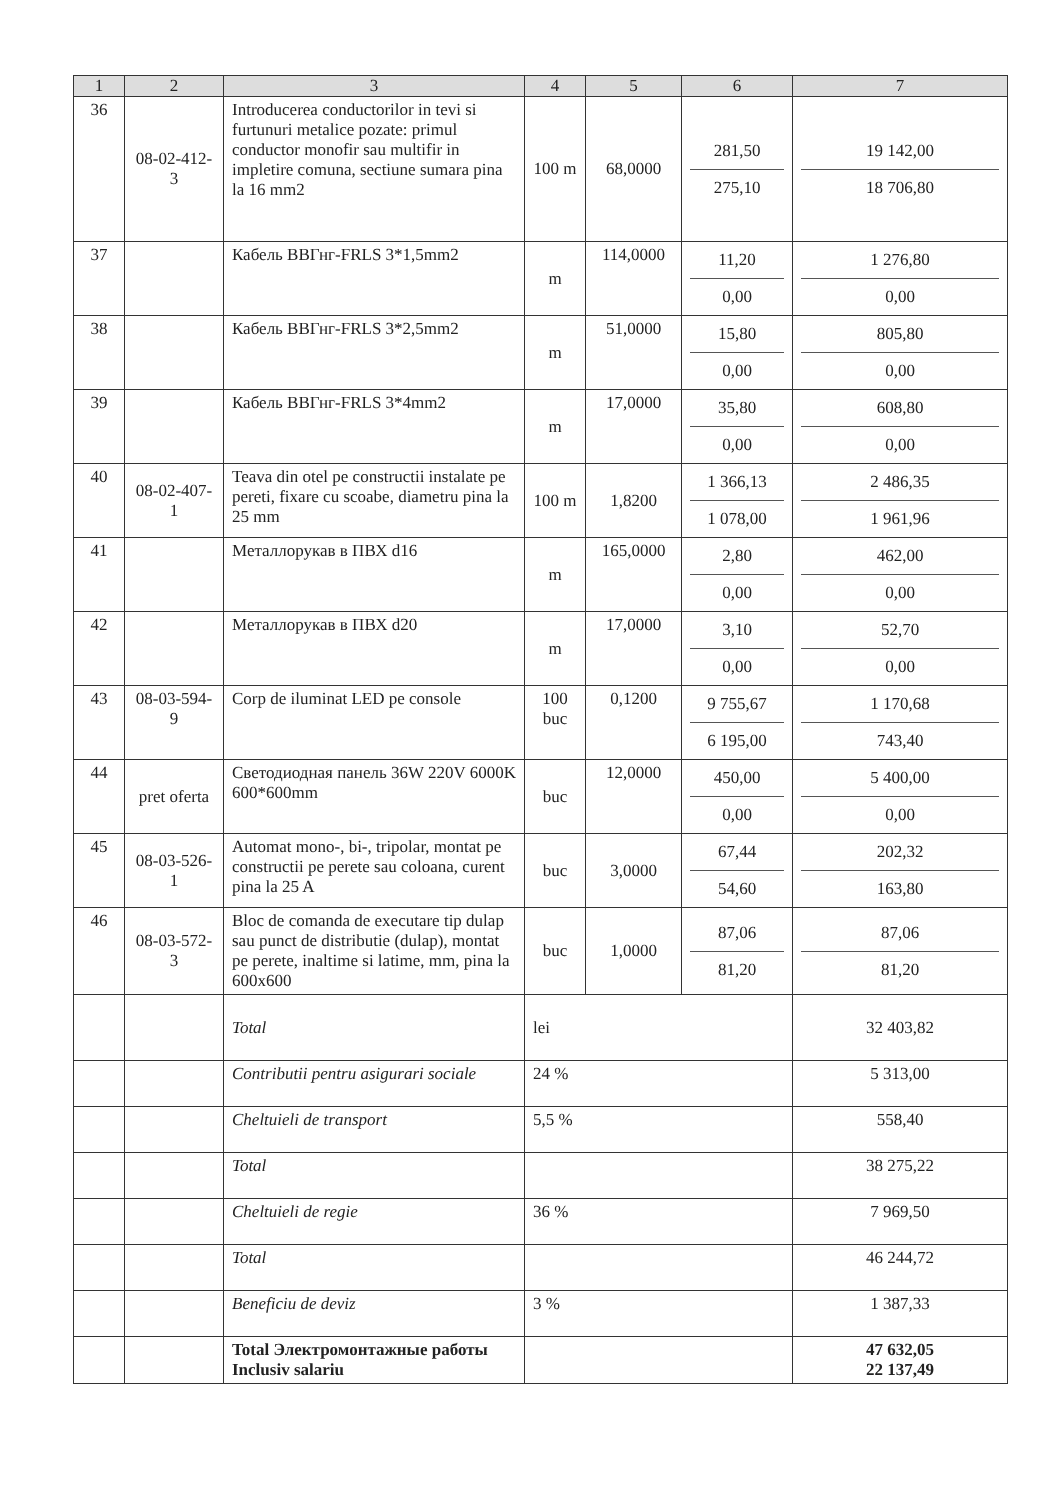| 1 | 2 | 3 | 4 | 5 | 6 | 7 |
| --- | --- | --- | --- | --- | --- | --- |
| 36 | 08-02-412-3 | Introducerea conductorilor in tevi si furtunuri metalice pozate: primul conductor monofir sau multifir in impletire comuna, sectiune sumara pina la 16 mm2 | 100 m | 68,0000 | 281,50 275,10 | 19 142,00 18 706,80 |
| 37 | | Кабель ВВГнг-FRLS 3*1,5mm2 | m | 114,0000 | 11,20 0,00 | 1 276,80 0,00 |
| 38 | | Кабель ВВГнг-FRLS 3*2,5mm2 | m | 51,0000 | 15,80 0,00 | 805,80 0,00 |
| 39 | | Кабель ВВГнг-FRLS 3*4mm2 | m | 17,0000 | 35,80 0,00 | 608,80 0,00 |
| 40 | 08-02-407-1 | Teava din otel pe constructii instalate pe pereti, fixare cu scoabe, diametru pina la 25 mm | 100 m | 1,8200 | 1 366,13 1 078,00 | 2 486,35 1 961,96 |
| 41 | | Металлорукав в ПВХ d16 | m | 165,0000 | 2,80 0,00 | 462,00 0,00 |
| 42 | | Металлорукав в ПВХ d20 | m | 17,0000 | 3,10 0,00 | 52,70 0,00 |
| 43 | 08-03-594-9 | Corp de iluminat LED pe console | 100 buc | 0,1200 | 9 755,67 6 195,00 | 1 170,68 743,40 |
| 44 | pret oferta | Светодиодная панель 36W 220V 6000K 600*600mm | buc | 12,0000 | 450,00 0,00 | 5 400,00 0,00 |
| 45 | 08-03-526-1 | Automat mono-, bi-, tripolar, montat pe constructii pe perete sau coloana, curent pina la 25 A | buc | 3,0000 | 67,44 54,60 | 202,32 163,80 |
| 46 | 08-03-572-3 | Bloc de comanda de executare tip dulap sau punct de distributie (dulap), montat pe perete, inaltime si latime, mm, pina la 600x600 | buc | 1,0000 | 87,06 81,20 | 87,06 81,20 |
| | | Total | lei | | | 32 403,82 |
| | | Contributii pentru asigurari sociale | 24 % | | | 5 313,00 |
| | | Cheltuieli de transport | 5,5 % | | | 558,40 |
| | | Total | | | | 38 275,22 |
| | | Cheltuieli de regie | 36 % | | | 7 969,50 |
| | | Total | | | | 46 244,72 |
| | | Beneficiu de deviz | 3 % | | | 1 387,33 |
| | | Total Электромонтажные работы Inclusiv salariu | | | | 47 632,05 22 137,49 |